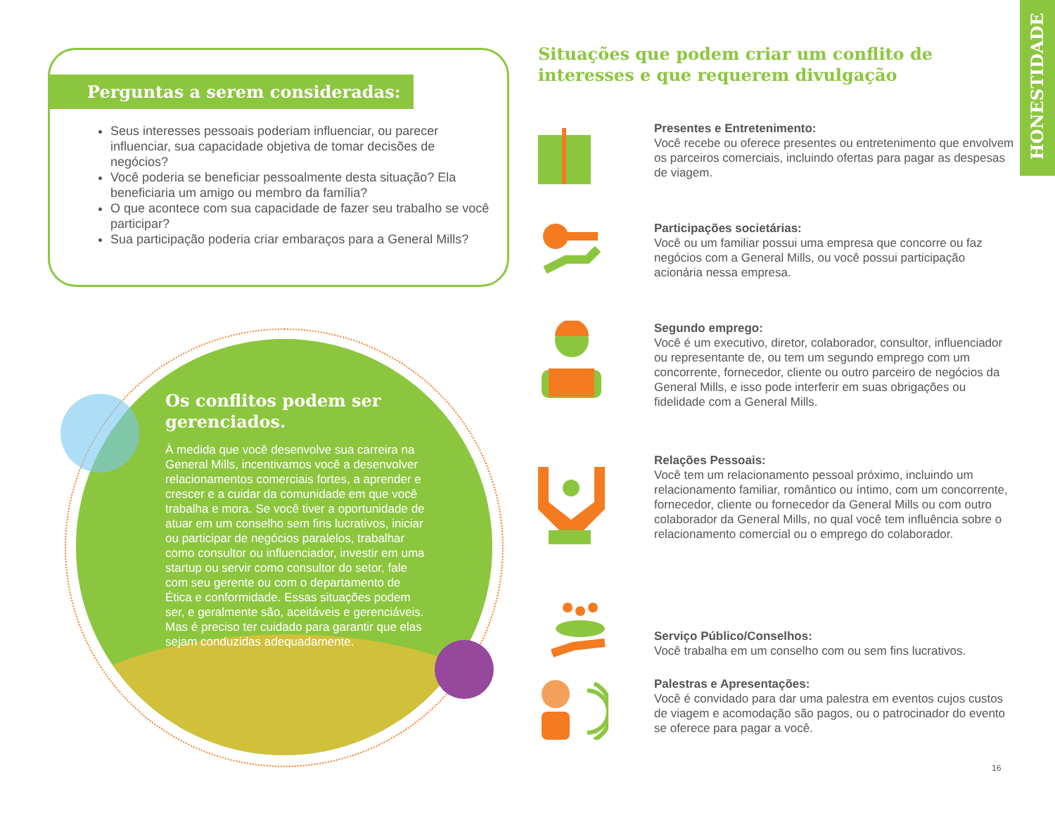HONESTIDADE
Perguntas a serem consideradas:
Seus interesses pessoais poderiam influenciar, ou parecer influenciar, sua capacidade objetiva de tomar decisões de negócios?
Você poderia se beneficiar pessoalmente desta situação? Ela beneficiaria um amigo ou membro da família?
O que acontece com sua capacidade de fazer seu trabalho se você participar?
Sua participação poderia criar embaraços para a General Mills?
Os conflitos podem ser gerenciados.
À medida que você desenvolve sua carreira na General Mills, incentivamos você a desenvolver relacionamentos comerciais fortes, a aprender e crescer e a cuidar da comunidade em que você trabalha e mora. Se você tiver a oportunidade de atuar em um conselho sem fins lucrativos, iniciar ou participar de negócios paralelos, trabalhar como consultor ou influenciador, investir em uma startup ou servir como consultor do setor, fale com seu gerente ou com o departamento de Ética e conformidade. Essas situações podem ser, e geralmente são, aceitáveis e gerenciáveis. Mas é preciso ter cuidado para garantir que elas sejam conduzidas adequadamente.
Situações que podem criar um conflito de interesses e que requerem divulgação
Presentes e Entretenimento:
Você recebe ou oferece presentes ou entretenimento que envolvem os parceiros comerciais, incluindo ofertas para pagar as despesas de viagem.
Participações societárias:
Você ou um familiar possui uma empresa que concorre ou faz negócios com a General Mills, ou você possui participação acionária nessa empresa.
Segundo emprego:
Você é um executivo, diretor, colaborador, consultor, influenciador ou representante de, ou tem um segundo emprego com um concorrente, fornecedor, cliente ou outro parceiro de negócios da General Mills, e isso pode interferir em suas obrigações ou fidelidade com a General Mills.
Relações Pessoais:
Você tem um relacionamento pessoal próximo, incluindo um relacionamento familiar, romântico ou íntimo, com um concorrente, fornecedor, cliente ou fornecedor da General Mills ou com outro colaborador da General Mills, no qual você tem influência sobre o relacionamento comercial ou o emprego do colaborador.
Serviço Público/Conselhos:
Você trabalha em um conselho com ou sem fins lucrativos.
Palestras e Apresentações:
Você é convidado para dar uma palestra em eventos cujos custos de viagem e acomodação são pagos, ou o patrocinador do evento se oferece para pagar a você.
16